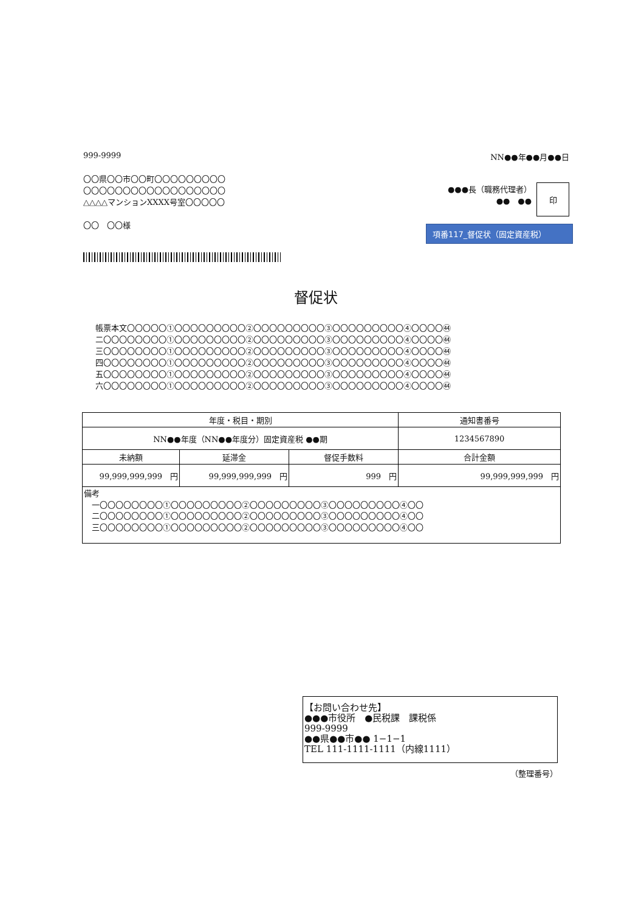999-9999 NN●●年●●月●●日
〇〇県〇〇市〇〇町〇〇〇〇〇〇〇〇〇
〇〇〇〇〇〇〇〇〇〇〇〇〇〇〇〇〇〇
△△△△マンションXXXX号室〇〇〇〇〇
〇〇　〇〇様
●●●長（職務代理者）
●●　●●
印
項番117_督促状（固定資産税）
督促状
帳票本文〇〇〇〇〇①〇〇〇〇〇〇〇〇〇②〇〇〇〇〇〇〇〇〇③〇〇〇〇〇〇〇〇〇④〇〇〇〇㊹
二〇〇〇〇〇〇〇〇①〇〇〇〇〇〇〇〇〇②〇〇〇〇〇〇〇〇〇③〇〇〇〇〇〇〇〇〇④〇〇〇〇㊹
三〇〇〇〇〇〇〇〇①〇〇〇〇〇〇〇〇〇②〇〇〇〇〇〇〇〇〇③〇〇〇〇〇〇〇〇〇④〇〇〇〇㊹
四〇〇〇〇〇〇〇〇①〇〇〇〇〇〇〇〇〇②〇〇〇〇〇〇〇〇〇③〇〇〇〇〇〇〇〇〇④〇〇〇〇㊹
五〇〇〇〇〇〇〇〇①〇〇〇〇〇〇〇〇〇②〇〇〇〇〇〇〇〇〇③〇〇〇〇〇〇〇〇〇④〇〇〇〇㊹
六〇〇〇〇〇〇〇〇①〇〇〇〇〇〇〇〇〇②〇〇〇〇〇〇〇〇〇③〇〇〇〇〇〇〇〇〇④〇〇〇〇㊹
| 年度・税目・期別 | | | | 通知書番号 |
| --- | --- | --- | --- | --- |
| NN●●年度（NN●●年度分）固定資産税 ●●期 | | | | 1234567890 |
| 未納額 | 延滞金 | 督促手数料 | 合計金額 | |
| 99,999,999,999 円 | 99,999,999,999 円 | 999 円 | 99,999,999,999 円 | |
| 備考 一〇〇〇〇〇〇〇〇①〇〇〇〇〇〇〇〇〇②〇〇〇〇〇〇〇〇〇③〇〇〇〇〇〇〇〇〇④〇〇 二〇〇〇〇〇〇〇〇①〇〇〇〇〇〇〇〇〇②〇〇〇〇〇〇〇〇〇③〇〇〇〇〇〇〇〇〇④〇〇 三〇〇〇〇〇〇〇〇①〇〇〇〇〇〇〇〇〇②〇〇〇〇〇〇〇〇〇③〇〇〇〇〇〇〇〇〇④〇〇 | | | | |
【お問い合わせ先】
●●●市役所　●民税課　課税係
999-9999
●●県●●市●● 1−1−1
TEL 111-1111-1111（内線1111）
（整理番号）